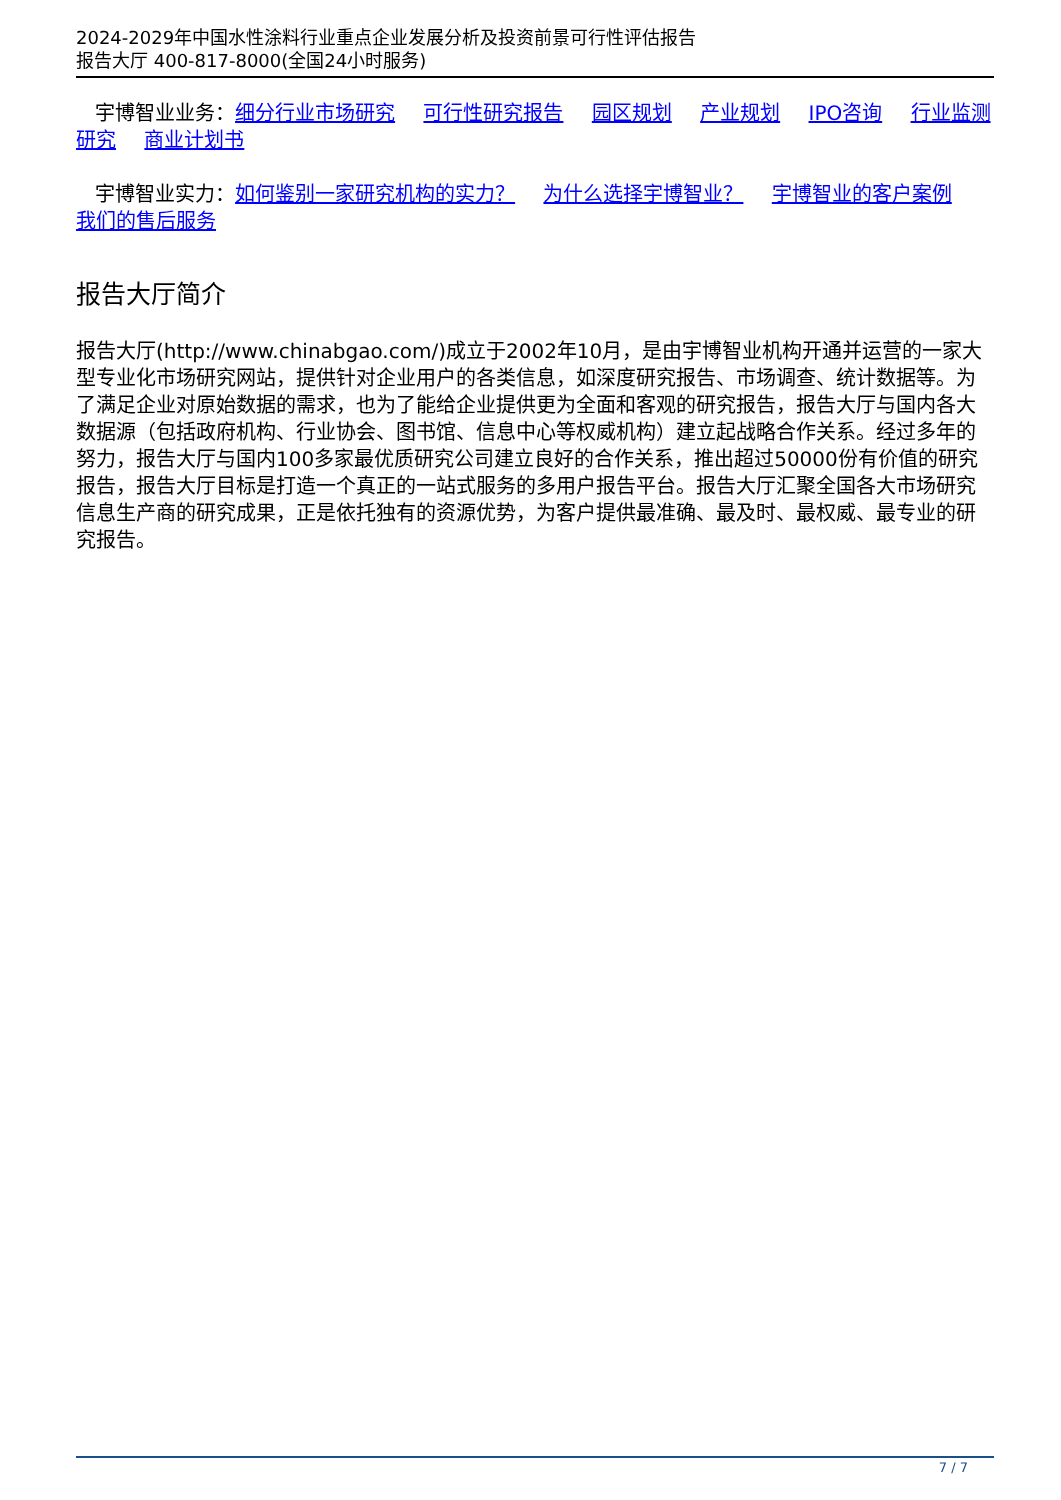2024-2029年中国水性涂料行业重点企业发展分析及投资前景可行性评估报告
报告大厅 400-817-8000(全国24小时服务)
宇博智业业务：细分行业市场研究 可行性研究报告 园区规划 产业规划 IPO咨询 行业监测研究 商业计划书
宇博智业实力：如何鉴别一家研究机构的实力？ 为什么选择宇博智业？ 宇博智业的客户案例 我们的售后服务
报告大厅简介
报告大厅(http://www.chinabgao.com/)成立于2002年10月，是由宇博智业机构开通并运营的一家大型专业化市场研究网站，提供针对企业用户的各类信息，如深度研究报告、市场调查、统计数据等。为了满足企业对原始数据的需求，也为了能给企业提供更为全面和客观的研究报告，报告大厅与国内各大数据源（包括政府机构、行业协会、图书馆、信息中心等权威机构）建立起战略合作关系。经过多年的努力，报告大厅与国内100多家最优质研究公司建立良好的合作关系，推出超过50000份有价值的研究报告，报告大厅目标是打造一个真正的一站式服务的多用户报告平台。报告大厅汇聚全国各大市场研究信息生产商的研究成果，正是依托独有的资源优势，为客户提供最准确、最及时、最权威、最专业的研究报告。
7 / 7